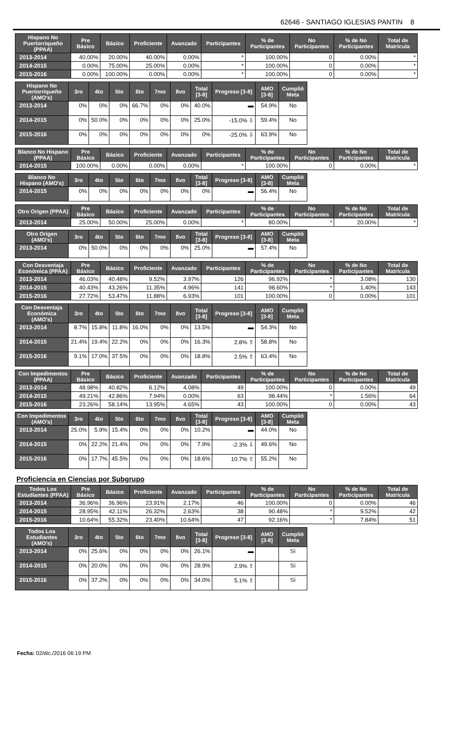62646 - SANTIAGO IGLESIAS PANTIN 8
| Hispano No Puertorriqueño (PPAA) | Pre Básico | Básico | Proficiente | Avanzado | Participantes | % de Participantes | No Participantes | % de No Participantes | Total de Matrícula |
| --- | --- | --- | --- | --- | --- | --- | --- | --- | --- |
| 2013-2014 | 40.00% | 20.00% | 40.00% | 0.00% | * | 100.00% | 0 | 0.00% | * |
| 2014-2015 | 0.00% | 75.00% | 25.00% | 0.00% | * | 100.00% | 0 | 0.00% | * |
| 2015-2016 | 0.00% | 100.00% | 0.00% | 0.00% | * | 100.00% | 0 | 0.00% | * |
| Hispano No Puertorriqueño (AMO's) | 3ro | 4to | 5to | 6to | 7mo | 8vo | Total [3-8] | Progreso [3-8] | AMO [3-8] | Cumplió Meta |
| --- | --- | --- | --- | --- | --- | --- | --- | --- | --- | --- |
| 2013-2014 | 0% | 0% | 0% | 66.7% | 0% | 0% | 40.0% | ▬ | 54.9% | No |
| 2014-2015 | 0% | 50.0% | 0% | 0% | 0% | 0% | 25.0% | -15.0% ⇩ | 59.4% | No |
| 2015-2016 | 0% | 0% | 0% | 0% | 0% | 0% | 0% | -25.0% ⇩ | 63.9% | No |
| Blanco No Hispano (PPAA) | Pre Básico | Básico | Proficiente | Avanzado | Participantes | % de Participantes | No Participantes | % de No Participantes | Total de Matrícula |
| --- | --- | --- | --- | --- | --- | --- | --- | --- | --- |
| 2014-2015 | 100.00% | 0.00% | 0.00% | 0.00% | * | 100.00% | 0 | 0.00% | * |
| Blanco No Hispano (AMO's) | 3ro | 4to | 5to | 6to | 7mo | 8vo | Total [3-8] | Progreso [3-8] | AMO [3-8] | Cumplió Meta |
| --- | --- | --- | --- | --- | --- | --- | --- | --- | --- | --- |
| 2014-2015 | 0% | 0% | 0% | 0% | 0% | 0% | 0% | ▬ | 56.4% | No |
| Otro Origen (PPAA) | Pre Básico | Básico | Proficiente | Avanzado | Participantes | % de Participantes | No Participantes | % de No Participantes | Total de Matrícula |
| --- | --- | --- | --- | --- | --- | --- | --- | --- | --- |
| 2013-2014 | 25.00% | 50.00% | 25.00% | 0.00% | * | 80.00% | * | 20.00% | * |
| Otro Origen (AMO's) | 3ro | 4to | 5to | 6to | 7mo | 8vo | Total [3-8] | Progreso [3-8] | AMO [3-8] | Cumplió Meta |
| --- | --- | --- | --- | --- | --- | --- | --- | --- | --- | --- |
| 2013-2014 | 0% | 50.0% | 0% | 0% | 0% | 0% | 25.0% | ▬ | 57.4% | No |
| Con Desventaja Económica (PPAA) | Pre Básico | Básico | Proficiente | Avanzado | Participantes | % de Participantes | No Participantes | % de No Participantes | Total de Matrícula |
| --- | --- | --- | --- | --- | --- | --- | --- | --- | --- |
| 2013-2014 | 46.03% | 40.48% | 9.52% | 3.97% | 126 | 96.92% | * | 3.08% | 130 |
| 2014-2015 | 40.43% | 43.26% | 11.35% | 4.96% | 141 | 98.60% | * | 1.40% | 143 |
| 2015-2016 | 27.72% | 53.47% | 11.88% | 6.93% | 101 | 100.00% | 0 | 0.00% | 101 |
| Con Desventaja Económica (AMO's) | 3ro | 4to | 5to | 6to | 7mo | 8vo | Total [3-8] | Progreso [3-8] | AMO [3-8] | Cumplió Meta |
| --- | --- | --- | --- | --- | --- | --- | --- | --- | --- | --- |
| 2013-2014 | 8.7% | 15.8% | 11.8% | 16.0% | 0% | 0% | 13.5% | ▬ | 54.3% | No |
| 2014-2015 | 21.4% | 19.4% | 22.2% | 0% | 0% | 0% | 16.3% | 2.8% ⇧ | 58.8% | No |
| 2015-2016 | 9.1% | 17.0% | 37.5% | 0% | 0% | 0% | 18.8% | 2.5% ⇧ | 63.4% | No |
| Con Impedimentos (PPAA) | Pre Básico | Básico | Proficiente | Avanzado | Participantes | % de Participantes | No Participantes | % de No Participantes | Total de Matrícula |
| --- | --- | --- | --- | --- | --- | --- | --- | --- | --- |
| 2013-2014 | 48.98% | 40.82% | 6.12% | 4.08% | 49 | 100.00% | 0 | 0.00% | 49 |
| 2014-2015 | 49.21% | 42.86% | 7.94% | 0.00% | 63 | 98.44% | * | 1.56% | 64 |
| 2015-2016 | 23.26% | 58.14% | 13.95% | 4.65% | 43 | 100.00% | 0 | 0.00% | 43 |
| Con Impedimentos (AMO's) | 3ro | 4to | 5to | 6to | 7mo | 8vo | Total [3-8] | Progreso [3-8] | AMO [3-8] | Cumplió Meta |
| --- | --- | --- | --- | --- | --- | --- | --- | --- | --- | --- |
| 2013-2014 | 25.0% | 5.9% | 15.4% | 0% | 0% | 0% | 10.2% | ▬ | 44.0% | No |
| 2014-2015 | 0% | 22.2% | 21.4% | 0% | 0% | 0% | 7.9% | -2.3% ⇩ | 49.6% | No |
| 2015-2016 | 0% | 17.7% | 45.5% | 0% | 0% | 0% | 18.6% | 10.7% ⇧ | 55.2% | No |
Proficiencia en Ciencias por Subgrupo
| Todos Los Estudiantes (PPAA) | Pre Básico | Básico | Proficiente | Avanzado | Participantes | % de Participantes | No Participantes | % de No Participantes | Total de Matrícula |
| --- | --- | --- | --- | --- | --- | --- | --- | --- | --- |
| 2013-2014 | 36.96% | 36.96% | 23.91% | 2.17% | 46 | 100.00% | 0 | 0.00% | 46 |
| 2014-2015 | 28.95% | 42.11% | 26.32% | 2.63% | 38 | 90.48% | * | 9.52% | 42 |
| 2015-2016 | 10.64% | 55.32% | 23.40% | 10.64% | 47 | 92.16% | * | 7.84% | 51 |
| Todos Los Estudiantes (AMO's) | 3ro | 4to | 5to | 6to | 7mo | 8vo | Total [3-8] | Progreso [3-8] | AMO [3-8] | Cumplió Meta |
| --- | --- | --- | --- | --- | --- | --- | --- | --- | --- | --- |
| 2013-2014 | 0% | 25.6% | 0% | 0% | 0% | 0% | 26.1% | ▬ | | Sí |
| 2014-2015 | 0% | 20.0% | 0% | 0% | 0% | 0% | 28.9% | 2.9% ⇧ | | Sí |
| 2015-2016 | 0% | 37.2% | 0% | 0% | 0% | 0% | 34.0% | 5.1% ⇧ | | Sí |
Fecha: 02/dic./2016 06:19 PM